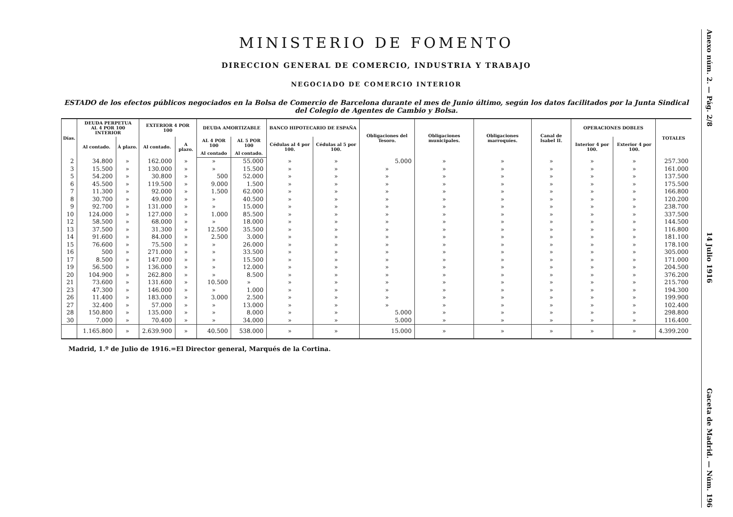MINISTERIO DE FOMENTO
DIRECCION GENERAL DE COMERCIO, INDUSTRIA Y TRABAJO
NEGOCIADO DE COMERCIO INTERIOR
ESTADO de los efectos públicos negociados en la Bolsa de Comercio de Barcelona durante el mes de Junio último, según los datos facilitados por la Junta Sindical del Colegio de Agentes de Cambio y Bolsa.
| Días. | DEUDA PERPETUA AL 4 POR 100 INTERIOR | | EXTERIOR 4 POR 100 | | DEUDA AMORTIZABLE | | BANCO HIPOTECARIO DE ESPAÑA | | Obligaciones del Tesoro. | Obligaciones municipales. | Obligaciones marroquíes. | Canal de Isabel II. | OPERACIONES DOBLES | | TOTALES |
| --- | --- | --- | --- | --- | --- | --- | --- | --- | --- | --- | --- | --- | --- | --- | --- |
| | Al contado. | Á plazo. | Al contado. | A plazo. | AL 4 POR 100 | AL 5 POR 100 | Cédulas al 4 por 100. | Cédulas al 5 por 100. | | | | | Interior 4 por 100. | Exterior 4 por 100. | |
| | | | | | Al contado | Al contado. | | | | | | | | | |
| 2 | 34.800 | » | 162.000 | » | » | 55.000 | » | » | 5.000 | » | » | » | » | » | 257.300 |
| 3 | 15.500 | » | 130.000 | » | » | 15.500 | » | » | » | » | » | » | » | » | 161.000 |
| 5 | 54.200 | » | 30.800 | » | 500 | 52.000 | » | » | » | » | » | » | » | » | 137.500 |
| 6 | 45.500 | » | 119.500 | » | 9.000 | 1.500 | » | » | » | » | » | » | » | » | 175.500 |
| 7 | 11.300 | » | 92.000 | » | 1.500 | 62.000 | » | » | » | » | » | » | » | » | 166.800 |
| 8 | 30.700 | » | 49.000 | » | » | 40.500 | » | » | » | » | » | » | » | » | 120.200 |
| 9 | 92.700 | » | 131.000 | » | » | 15.000 | » | » | » | » | » | » | » | » | 238.700 |
| 10 | 124.000 | » | 127.000 | » | 1.000 | 85.500 | » | » | » | » | » | » | » | » | 337.500 |
| 12 | 58.500 | » | 68.000 | » | » | 18.000 | » | » | » | » | » | » | » | » | 144.500 |
| 13 | 37.500 | » | 31.300 | » | 12.500 | 35.500 | » | » | » | » | » | » | » | » | 116.800 |
| 14 | 91.600 | » | 84.000 | » | 2.500 | 3.000 | » | » | » | » | » | » | » | » | 181.100 |
| 15 | 76.600 | » | 75.500 | » | » | 26.000 | » | » | » | » | » | » | » | » | 178.100 |
| 16 | 500 | » | 271.000 | » | » | 33.500 | » | » | » | » | » | » | » | » | 305.000 |
| 17 | 8.500 | » | 147.000 | » | » | 15.500 | » | » | » | » | » | » | » | » | 171.000 |
| 19 | 56.500 | » | 136.000 | » | » | 12.000 | » | » | » | » | » | » | » | » | 204.500 |
| 20 | 104.900 | » | 262.800 | » | » | 8.500 | » | » | » | » | » | » | » | » | 376.200 |
| 21 | 73.600 | » | 131.600 | » | 10.500 | » | » | » | » | » | » | » | » | » | 215.700 |
| 23 | 47.300 | » | 146.000 | » | » | 1.000 | » | » | » | » | » | » | » | » | 194.300 |
| 26 | 11.400 | » | 183.000 | » | 3.000 | 2.500 | » | » | » | » | » | » | » | » | 199.900 |
| 27 | 32.400 | » | 57.000 | » | » | 13.000 | » | » | » | » | » | » | » | » | 102.400 |
| 28 | 150.800 | » | 135.000 | » | » | 8.000 | » | » | 5.000 | » | » | » | » | » | 298.800 |
| 30 | 7.000 | » | 70.400 | » | » | 34.000 | » | » | 5.000 | » | » | » | » | » | 116.400 |
| | 1.165.800 | » | 2.639.900 | » | 40.500 | 538.000 | » | » | 15.000 | » | » | » | » | » | 4.399.200 |
Madrid, 1.º de Julio de 1916.=El Director general, Marqués de la Cortina.
Anexo núm. 2. — Pág. 2/8 14 Julio 1916 Gaceta de Madrid. — Núm. 196